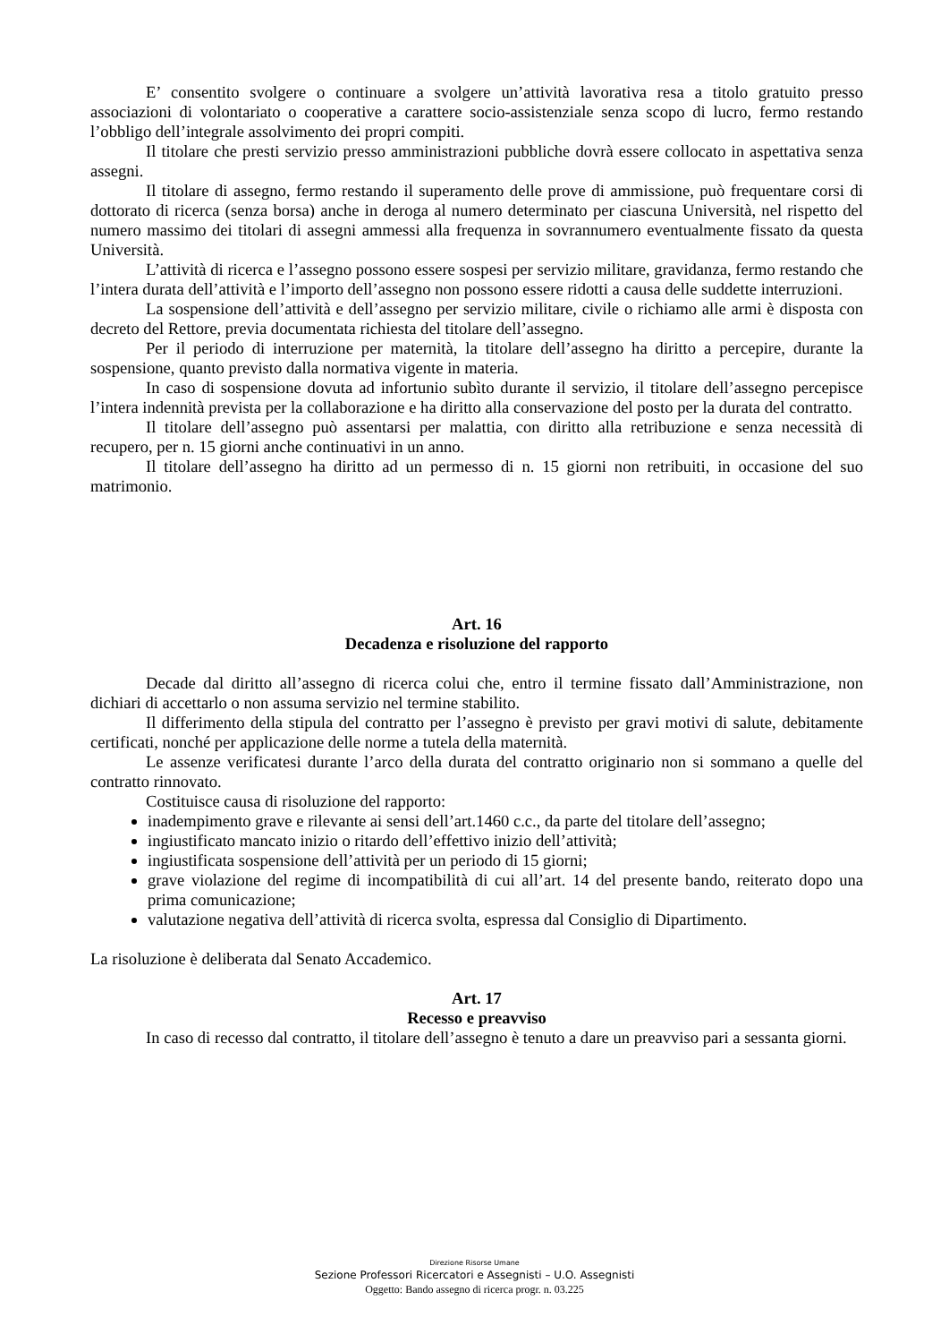E’ consentito svolgere o continuare a svolgere un’attività lavorativa resa a titolo gratuito presso associazioni di volontariato o cooperative a carattere socio-assistenziale senza scopo di lucro, fermo restando l’obbligo dell’integrale assolvimento dei propri compiti.
Il titolare che presti servizio presso amministrazioni pubbliche dovrà essere collocato in aspettativa senza assegni.
Il titolare di assegno, fermo restando il superamento delle prove di ammissione, può frequentare corsi di dottorato di ricerca (senza borsa) anche in deroga al numero determinato per ciascuna Università, nel rispetto del numero massimo dei titolari di assegni ammessi alla frequenza in sovrannumero eventualmente fissato da questa Università.
L’attività di ricerca e l’assegno possono essere sospesi per servizio militare, gravidanza, fermo restando che l’intera durata dell’attività e l’importo dell’assegno non possono essere ridotti a causa delle suddette interruzioni.
La sospensione dell’attività e dell’assegno per servizio militare, civile o richiamo alle armi è disposta con decreto del Rettore, previa documentata richiesta del titolare dell’assegno.
Per il periodo di interruzione per maternità, la titolare dell’assegno ha diritto a percepire, durante la sospensione, quanto previsto dalla normativa vigente in materia.
In caso di sospensione dovuta ad infortunio subìto durante il servizio, il titolare dell’assegno percepisce l’intera indennità prevista per la collaborazione e ha diritto alla conservazione del posto per la durata del contratto.
Il titolare dell’assegno può assentarsi per malattia, con diritto alla retribuzione e senza necessità di recupero, per n. 15 giorni anche continuativi in un anno.
Il titolare dell’assegno ha diritto ad un permesso di n. 15 giorni non retribuiti, in occasione del suo matrimonio.
Art. 16
Decadenza e risoluzione del rapporto
Decade dal diritto all’assegno di ricerca colui che, entro il termine fissato dall’Amministrazione, non dichiari di accettarlo o non assuma servizio nel termine stabilito.
Il differimento della stipula del contratto per l’assegno è previsto per gravi motivi di salute, debitamente certificati, nonché per applicazione delle norme a tutela della maternità.
Le assenze verificatesi durante l’arco della durata del contratto originario non si sommano a quelle del contratto rinnovato.
Costituisce causa di risoluzione del rapporto:
inadempimento grave e rilevante ai sensi dell’art.1460 c.c., da parte del titolare dell’assegno;
ingiustificato mancato inizio o ritardo dell’effettivo inizio dell’attività;
ingiustificata sospensione dell’attività per un periodo di 15 giorni;
grave violazione del regime di incompatibilità di cui all’art. 14 del presente bando, reiterato dopo una prima comunicazione;
valutazione negativa dell’attività di ricerca svolta, espressa dal Consiglio di Dipartimento.
La risoluzione è deliberata dal Senato Accademico.
Art. 17
Recesso e preavviso
In caso di recesso dal contratto, il titolare dell’assegno è tenuto a dare un preavviso pari a sessanta giorni.
Direzione Risorse Umane
Sezione Professori Ricercatori e Assegnisti – U.O. Assegnisti
Oggetto: Bando assegno di ricerca progr. n. 03.225